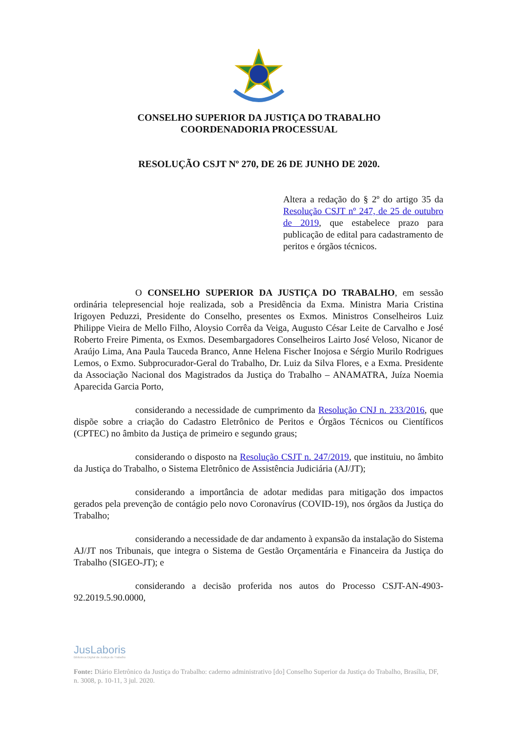CONSELHO SUPERIOR DA JUSTIÇA DO TRABALHO
COORDENADORIA PROCESSUAL
RESOLUÇÃO CSJT Nº 270, DE 26 DE JUNHO DE 2020.
Altera a redação do § 2º do artigo 35 da Resolução CSJT nº 247, de 25 de outubro de 2019, que estabelece prazo para publicação de edital para cadastramento de peritos e órgãos técnicos.
O CONSELHO SUPERIOR DA JUSTIÇA DO TRABALHO, em sessão ordinária telepresencial hoje realizada, sob a Presidência da Exma. Ministra Maria Cristina Irigoyen Peduzzi, Presidente do Conselho, presentes os Exmos. Ministros Conselheiros Luiz Philippe Vieira de Mello Filho, Aloysio Corrêa da Veiga, Augusto César Leite de Carvalho e José Roberto Freire Pimenta, os Exmos. Desembargadores Conselheiros Lairto José Veloso, Nicanor de Araújo Lima, Ana Paula Tauceda Branco, Anne Helena Fischer Inojosa e Sérgio Murilo Rodrigues Lemos, o Exmo. Subprocurador-Geral do Trabalho, Dr. Luiz da Silva Flores, e a Exma. Presidente da Associação Nacional dos Magistrados da Justiça do Trabalho – ANAMATRA, Juíza Noemia Aparecida Garcia Porto,
considerando a necessidade de cumprimento da Resolução CNJ n. 233/2016, que dispõe sobre a criação do Cadastro Eletrônico de Peritos e Órgãos Técnicos ou Científicos (CPTEC) no âmbito da Justiça de primeiro e segundo graus;
considerando o disposto na Resolução CSJT n. 247/2019, que instituiu, no âmbito da Justiça do Trabalho, o Sistema Eletrônico de Assistência Judiciária (AJ/JT);
considerando a importância de adotar medidas para mitigação dos impactos gerados pela prevenção de contágio pelo novo Coronavírus (COVID-19), nos órgãos da Justiça do Trabalho;
considerando a necessidade de dar andamento à expansão da instalação do Sistema AJ/JT nos Tribunais, que integra o Sistema de Gestão Orçamentária e Financeira da Justiça do Trabalho (SIGEO-JT); e
considerando a decisão proferida nos autos do Processo CSJT-AN-4903-92.2019.5.90.0000,
JusLaboris
Biblioteca Digital da Justiça do Trabalho
Fonte: Diário Eletrônico da Justiça do Trabalho: caderno administrativo [do] Conselho Superior da Justiça do Trabalho, Brasília, DF, n. 3008, p. 10-11, 3 jul. 2020.